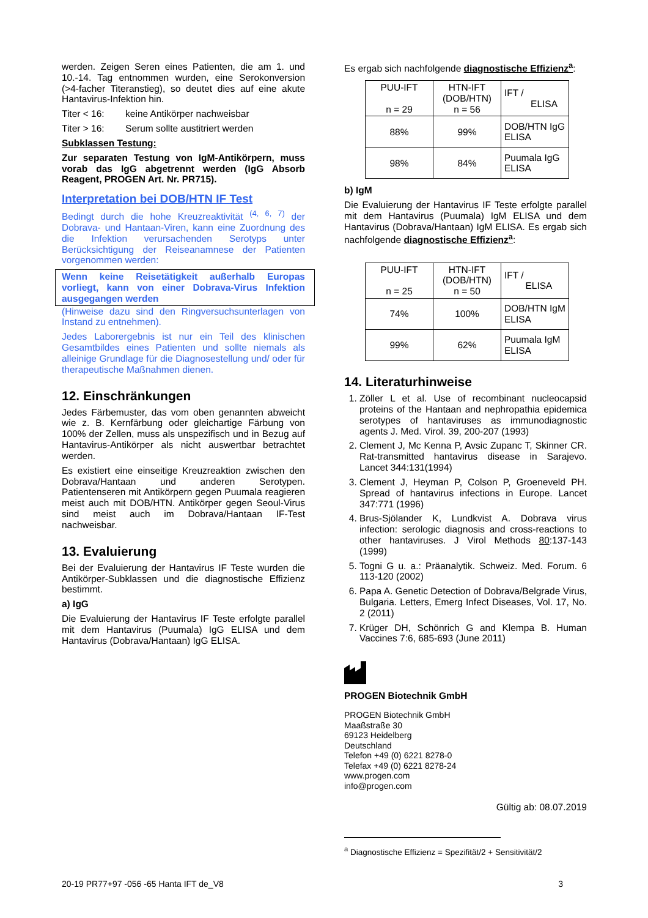werden. Zeigen Seren eines Patienten, die am 1. und 10.-14. Tag entnommen wurden, eine Serokonversion (>4-facher Titeranstieg), so deutet dies auf eine akute Hantavirus-Infektion hin.
Titer < 16: keine Antikörper nachweisbar
Titer > 16: Serum sollte austitriert werden
Subklassen Testung:
Zur separaten Testung von IgM-Antikörpern, muss vorab das IgG abgetrennt werden (IgG Absorb Reagent, PROGEN Art. Nr. PR715).
Interpretation bei DOB/HTN IF Test
Bedingt durch die hohe Kreuzreaktivität <sup>(4, 6, 7)</sup> der Dobrava- und Hantaan-Viren, kann eine Zuordnung des die Infektion verursachenden Serotyps unter Berücksichtigung der Reiseanamnese der Patienten vorgenommen werden:
Wenn keine Reisetätigkeit außerhalb Europas vorliegt, kann von einer Dobrava-Virus Infektion ausgegangen werden
(Hinweise dazu sind den Ringversuchsunterlagen von Instand zu entnehmen).
Jedes Laborergebnis ist nur ein Teil des klinischen Gesamtbildes eines Patienten und sollte niemals als alleinige Grundlage für die Diagnosestellung und/ oder für therapeutische Maßnahmen dienen.
12. Einschränkungen
Jedes Färbemuster, das vom oben genannten abweicht wie z. B. Kernfärbung oder gleichartige Färbung von 100% der Zellen, muss als unspezifisch und in Bezug auf Hantavirus-Antikörper als nicht auswertbar betrachtet werden.
Es existiert eine einseitige Kreuzreaktion zwischen den Dobrava/Hantaan und anderen Serotypen. Patientenseren mit Antikörpern gegen Puumala reagieren meist auch mit DOB/HTN. Antikörper gegen Seoul-Virus sind meist auch im Dobrava/Hantaan IF-Test nachweisbar.
13. Evaluierung
Bei der Evaluierung der Hantavirus IF Teste wurden die Antikörper-Subklassen und die diagnostische Effizienz bestimmt.
a) IgG
Die Evaluierung der Hantavirus IF Teste erfolgte parallel mit dem Hantavirus (Puumala) IgG ELISA und dem Hantavirus (Dobrava/Hantaan) IgG ELISA.
Es ergab sich nachfolgende diagnostische Effizienz<sup>a</sup>:
| PUU-IFT n = 29 | HTN-IFT (DOB/HTN) n = 56 | IFT / ELISA |
| 88% | 99% | DOB/HTN IgG ELISA |
| 98% | 84% | Puumala IgG ELISA |
b) IgM
Die Evaluierung der Hantavirus IF Teste erfolgte parallel mit dem Hantavirus (Puumala) IgM ELISA und dem Hantavirus (Dobrava/Hantaan) IgM ELISA. Es ergab sich nachfolgende diagnostische Effizienz<sup>a</sup>:
| PUU-IFT n = 25 | HTN-IFT (DOB/HTN) n = 50 | IFT / ELISA |
| 74% | 100% | DOB/HTN IgM ELISA |
| 99% | 62% | Puumala IgM ELISA |
14. Literaturhinweise
1. Zöller L et al. Use of recombinant nucleocapsid proteins of the Hantaan and nephropathia epidemica serotypes of hantaviruses as immunodiagnostic agents J. Med. Virol. 39, 200-207 (1993)
2. Clement J, Mc Kenna P, Avsic Zupanc T, Skinner CR. Rat-transmitted hantavirus disease in Sarajevo. Lancet 344:131(1994)
3. Clement J, Heyman P, Colson P, Groeneveld PH. Spread of hantavirus infections in Europe. Lancet 347:771 (1996)
4. Brus-Sjölander K, Lundkvist A. Dobrava virus infection: serologic diagnosis and cross-reactions to other hantaviruses. J Virol Methods 80:137-143 (1999)
5. Togni G u. a.: Präanalytik. Schweiz. Med. Forum. 6 113-120 (2002)
6. Papa A. Genetic Detection of Dobrava/Belgrade Virus, Bulgaria. Letters, Emerg Infect Diseases, Vol. 17, No. 2 (2011)
7. Krüger DH, Schönrich G and Klempa B. Human Vaccines 7:6, 685-693 (June 2011)
PROGEN Biotechnik GmbH
PROGEN Biotechnik GmbH
Maaßstraße 30
69123 Heidelberg
Deutschland
Telefon +49 (0) 6221 8278-0
Telefax +49 (0) 6221 8278-24
www.progen.com
info@progen.com
Gültig ab: 08.07.2019
<sup>a</sup> Diagnostische Effizienz = Spezifität/2 + Sensitivität/2
20-19 PR77+97 -056 -65 Hanta IFT de_V8 3